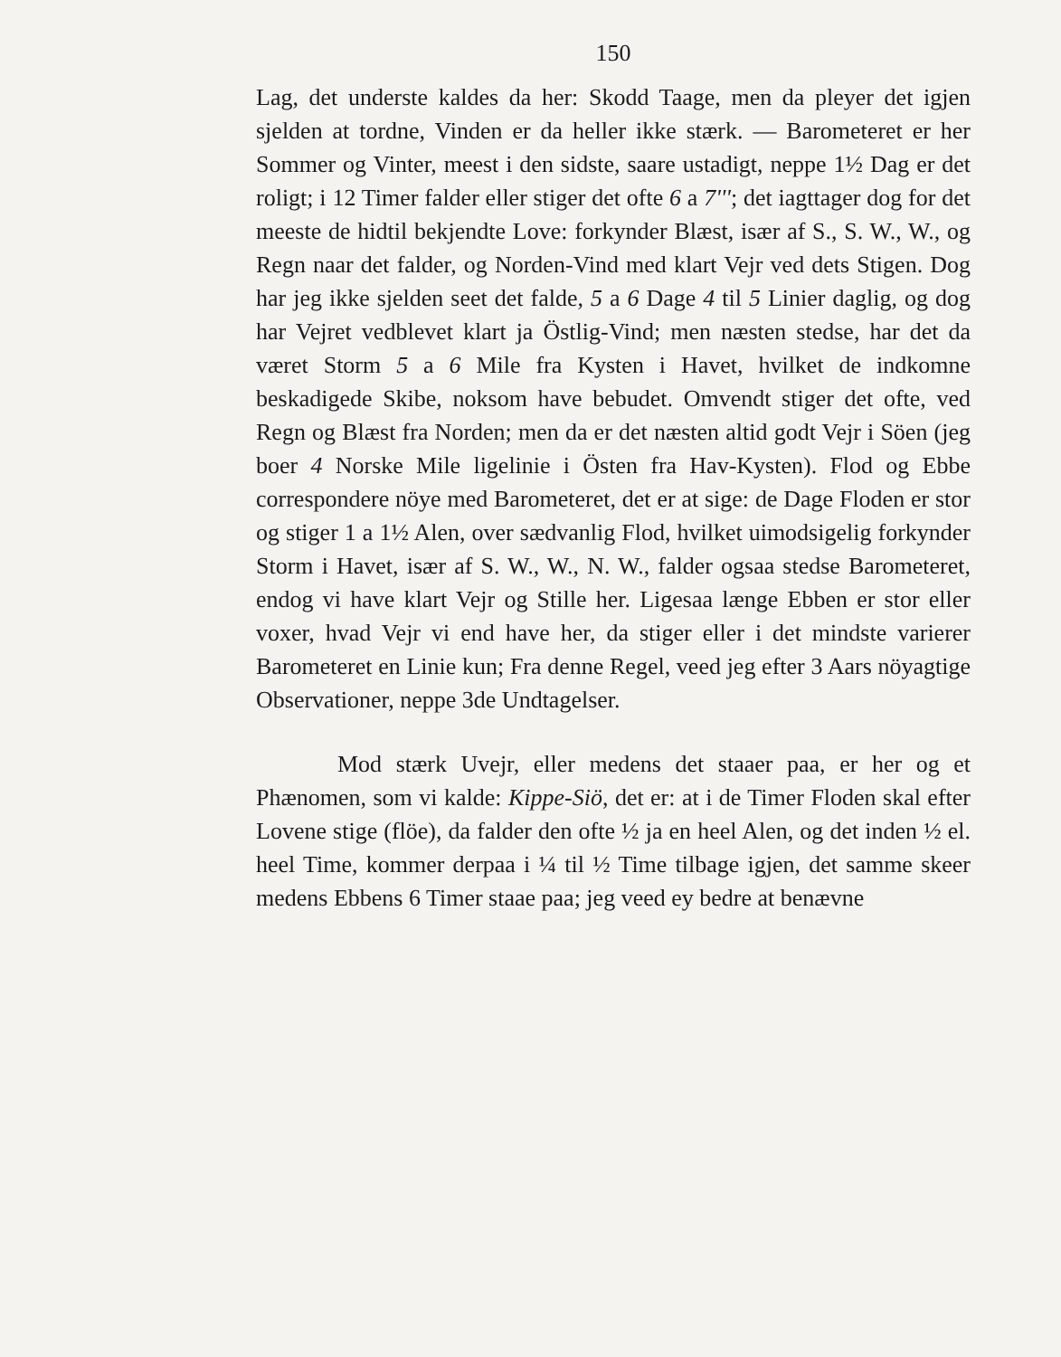150
Lag, det underste kaldes da her: Skodd Taage, men da pleyer det igjen sjelden at tordne, Vinden er da heller ikke stærk. — Barometeret er her Sommer og Vinter, meest i den sidste, saare ustadigt, neppe 1½ Dag er det roligt; i 12 Timer falder eller stiger det ofte 6 a 7'''; det iagttager dog for det meeste de hidtil bekjendte Love: forkynder Blæst, især af S., S. W., W., og Regn naar det falder, og Norden-Vind med klart Vejr ved dets Stigen. Dog har jeg ikke sjelden seet det falde, 5 a 6 Dage 4 til 5 Linier daglig, og dog har Vejret vedblevet klart ja Östlig-Vind; men næsten stedse, har det da været Storm 5 a 6 Mile fra Kysten i Havet, hvilket de indkomne beskadigede Skibe, noksom have bebudet. Omvendt stiger det ofte, ved Regn og Blæst fra Norden; men da er det næsten altid godt Vejr i Söen (jeg boer 4 Norske Mile ligelinie i Östen fra Hav-Kysten). Flod og Ebbe correspondere nöye med Barometeret, det er at sige: de Dage Floden er stor og stiger 1 a 1½ Alen, over sædvanlig Flod, hvilket uimodsigelig forkynder Storm i Havet, især af S. W., W., N. W., falder ogsaa stedse Barometeret, endog vi have klart Vejr og Stille her. Ligesaa længe Ebben er stor eller voxer, hvad Vejr vi end have her, da stiger eller i det mindste varierer Barometeret en Linie kun; Fra denne Regel, veed jeg efter 3 Aars nöyagtige Observationer, neppe 3de Undtagelser.
Mod stærk Uvejr, eller medens det staaer paa, er her og et Phænomen, som vi kalde: Kippe-Siö, det er: at i de Timer Floden skal efter Lovene stige (flöe), da falder den ofte ½ ja en heel Alen, og det inden ½ el. heel Time, kommer derpaa i ¼ til ½ Time tilbage igjen, det samme skeer medens Ebbens 6 Timer staae paa; jeg veed ey bedre at benævne